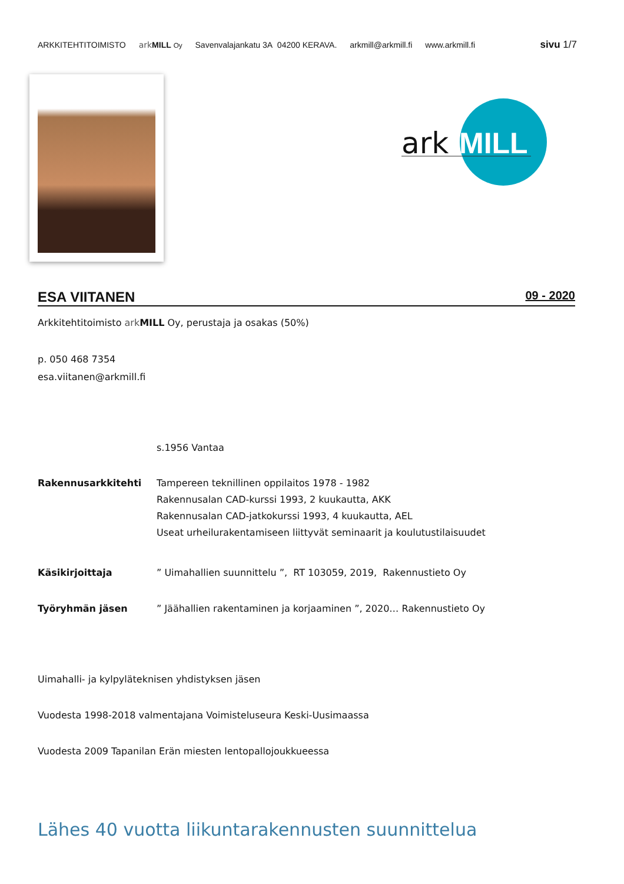ARKKITEHTITOIMISTO ark MILL Oy Savenvalajankatu 3A 04200 KERAVA. arkmill@arkmill.fi www.arkmill.fi sivu 1/7
ark
MILL
ESA VIITANEN
09 - 2020
Arkkitehtitoimisto ark MILL Oy, perustaja ja osakas (50%)
p. 050 468 7354
esa.viitanen@arkmill.fi
s.1956 Vantaa
Rakennusarkkitehti Tampereen teknillinen oppilaitos 1978 - 1982
Rakennusalan CAD-kurssi 1993, 2 kuukautta, AKK
Rakennusalan CAD-jatkokurssi 1993, 4 kuukautta, AEL
Useat urheilurakentamiseen liittyvät seminaarit ja koulutustilaisuudet
Käsikirjoittaja ” Uimahallien suunnittelu ”, RT 103059, 2019, Rakennustieto Oy
Työryhmän jäsen ” Jäähallien rakentaminen ja korjaaminen ”, 2020… Rakennustieto Oy
Uimahalli- ja kylpyläteknisen yhdistyksen jäsen
Vuodesta 1998-2018 valmentajana Voimisteluseura Keski-Uusimaassa
Vuodesta 2009 Tapanilan Erän miesten lentopallojoukkueessa
Lähes 40 vuotta liikuntarakennusten suunnittelua